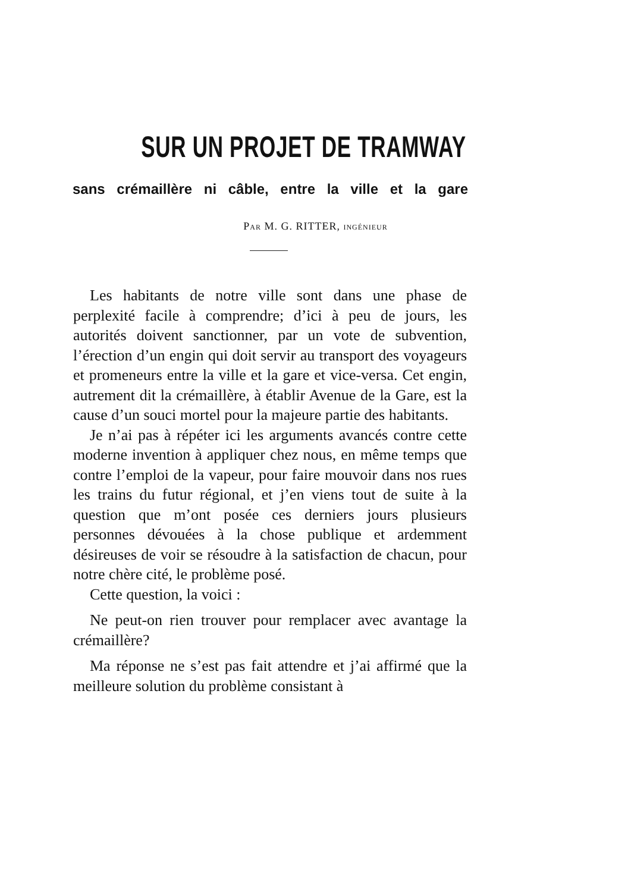SUR UN PROJET DE TRAMWAY
sans crémaillère ni câble, entre la ville et la gare
PAR M. G. RITTER, INGÉNIEUR
Les habitants de notre ville sont dans une phase de perplexité facile à comprendre; d’ici à peu de jours, les autorités doivent sanctionner, par un vote de subvention, l’érection d’un engin qui doit servir au transport des voyageurs et promeneurs entre la ville et la gare et vice-versa. Cet engin, autrement dit la crémaillère, à établir Avenue de la Gare, est la cause d’un souci mortel pour la majeure partie des habitants.
Je n’ai pas à répéter ici les arguments avancés contre cette moderne invention à appliquer chez nous, en même temps que contre l’emploi de la vapeur, pour faire mouvoir dans nos rues les trains du futur régional, et j’en viens tout de suite à la question que m’ont posée ces derniers jours plusieurs personnes dévouées à la chose publique et ardemment désireuses de voir se résoudre à la satisfaction de chacun, pour notre chère cité, le problème posé.
Cette question, la voici :
Ne peut-on rien trouver pour remplacer avec avantage la crémaillère?
Ma réponse ne s’est pas fait attendre et j’ai affirmé que la meilleure solution du problème consistant à